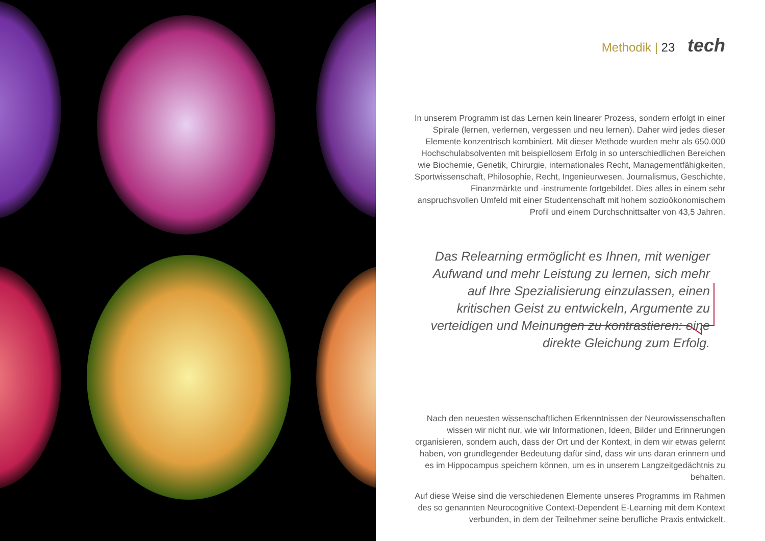Methodik | 23 tech
In unserem Programm ist das Lernen kein linearer Prozess, sondern erfolgt in einer Spirale (lernen, verlernen, vergessen und neu lernen). Daher wird jedes dieser Elemente konzentrisch kombiniert. Mit dieser Methode wurden mehr als 650.000 Hochschulabsolventen mit beispiellosem Erfolg in so unterschiedlichen Bereichen wie Biochemie, Genetik, Chirurgie, internationales Recht, Managementfähigkeiten, Sportwissenschaft, Philosophie, Recht, Ingenieurwesen, Journalismus, Geschichte, Finanzmärkte und -instrumente fortgebildet. Dies alles in einem sehr anspruchsvollen Umfeld mit einer Studentenschaft mit hohem sozioökonomischem Profil und einem Durchschnittsalter von 43,5 Jahren.
Das Relearning ermöglicht es Ihnen, mit weniger Aufwand und mehr Leistung zu lernen, sich mehr auf Ihre Spezialisierung einzulassen, einen kritischen Geist zu entwickeln, Argumente zu verteidigen und Meinungen zu kontrastieren: eine direkte Gleichung zum Erfolg.
Nach den neuesten wissenschaftlichen Erkenntnissen der Neurowissenschaften wissen wir nicht nur, wie wir Informationen, Ideen, Bilder und Erinnerungen organisieren, sondern auch, dass der Ort und der Kontext, in dem wir etwas gelernt haben, von grundlegender Bedeutung dafür sind, dass wir uns daran erinnern und es im Hippocampus speichern können, um es in unserem Langzeitgedächtnis zu behalten.
Auf diese Weise sind die verschiedenen Elemente unseres Programms im Rahmen des so genannten Neurocognitive Context-Dependent E-Learning mit dem Kontext verbunden, in dem der Teilnehmer seine berufliche Praxis entwickelt.